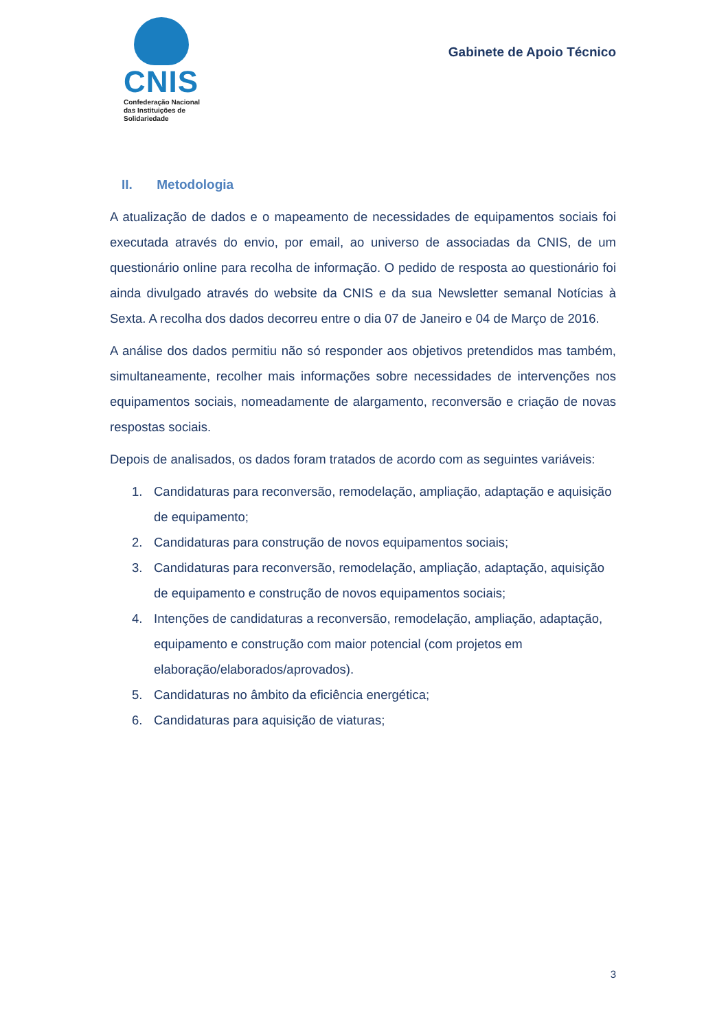CNIS
Confederação Nacional
das Instituições de
Solidariedade
Gabinete de Apoio Técnico
II. Metodologia
A atualização de dados e o mapeamento de necessidades de equipamentos sociais foi executada através do envio, por email, ao universo de associadas da CNIS, de um questionário online para recolha de informação. O pedido de resposta ao questionário foi ainda divulgado através do website da CNIS e da sua Newsletter semanal Notícias à Sexta. A recolha dos dados decorreu entre o dia 07 de Janeiro e 04 de Março de 2016.
A análise dos dados permitiu não só responder aos objetivos pretendidos mas também, simultaneamente, recolher mais informações sobre necessidades de intervenções nos equipamentos sociais, nomeadamente de alargamento, reconversão e criação de novas respostas sociais.
Depois de analisados, os dados foram tratados de acordo com as seguintes variáveis:
1. Candidaturas para reconversão, remodelação, ampliação, adaptação e aquisição de equipamento;
2. Candidaturas para construção de novos equipamentos sociais;
3. Candidaturas para reconversão, remodelação, ampliação, adaptação, aquisição de equipamento e construção de novos equipamentos sociais;
4. Intenções de candidaturas a reconversão, remodelação, ampliação, adaptação, equipamento e construção com maior potencial (com projetos em elaboração/elaborados/aprovados).
5. Candidaturas no âmbito da eficiência energética;
6. Candidaturas para aquisição de viaturas;
3